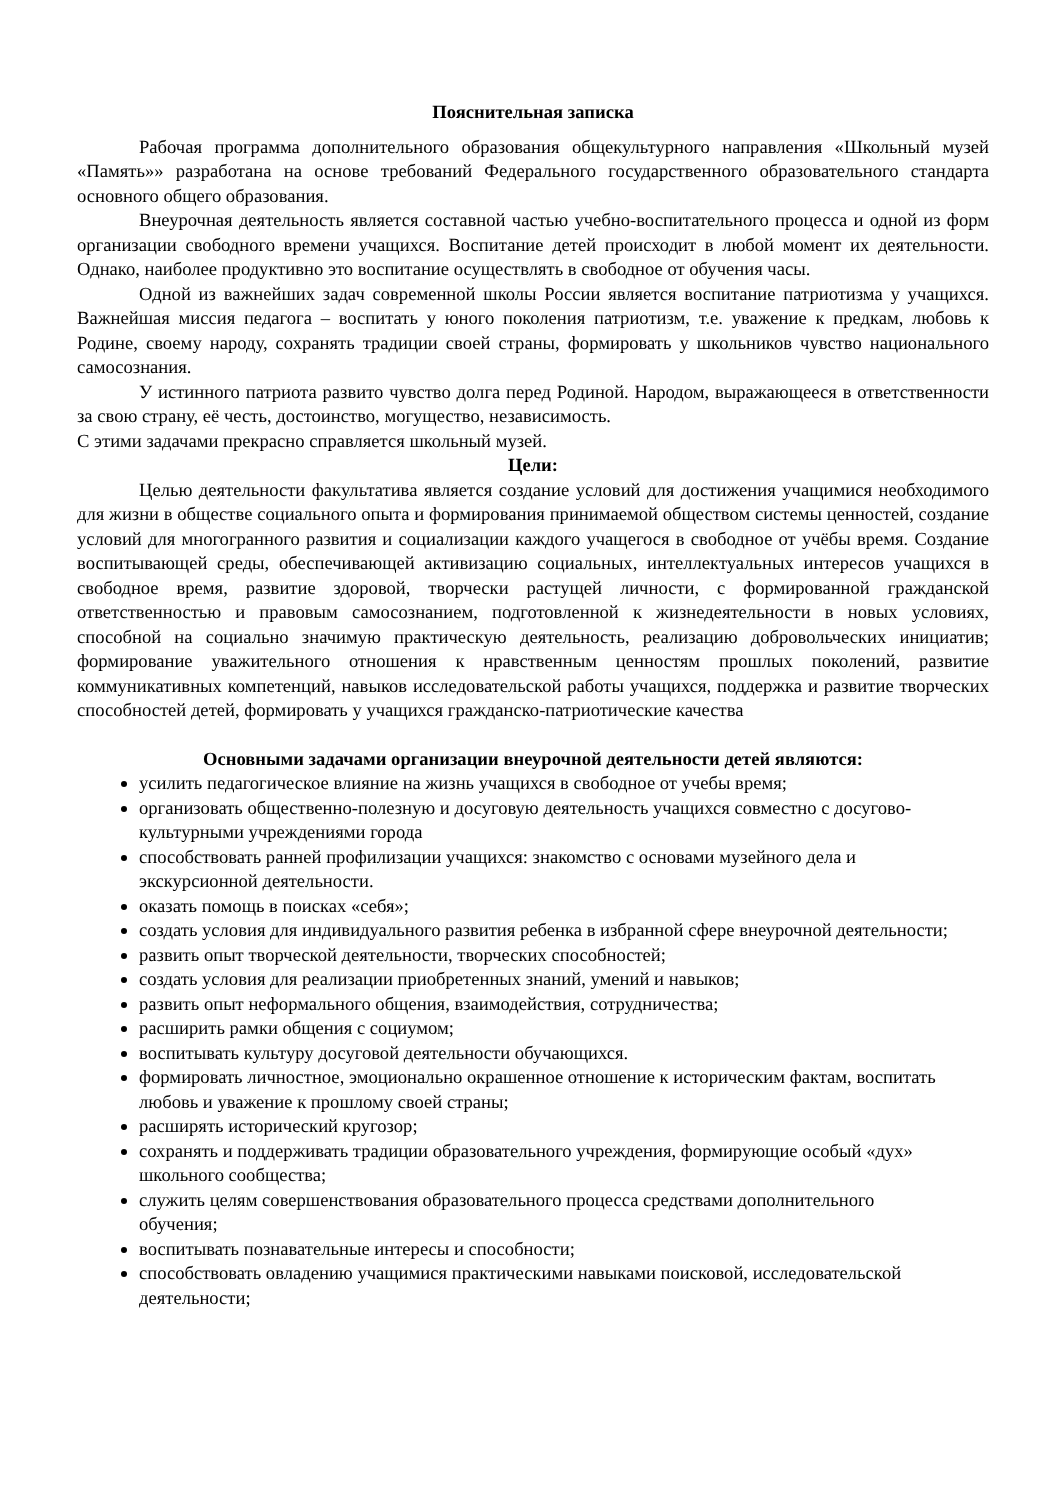Пояснительная записка
Рабочая программа дополнительного образования общекультурного направления «Школьный музей «Память»» разработана на основе требований Федерального государственного образовательного стандарта основного общего образования.
Внеурочная деятельность является составной частью учебно-воспитательного процесса и одной из форм организации свободного времени учащихся. Воспитание детей происходит в любой момент их деятельности. Однако, наиболее продуктивно это воспитание осуществлять в свободное от обучения часы.
Одной из важнейших задач современной школы России является воспитание патриотизма у учащихся. Важнейшая миссия педагога – воспитать у юного поколения патриотизм, т.е. уважение к предкам, любовь к Родине, своему народу, сохранять традиции своей страны, формировать у школьников чувство национального самосознания.
У истинного патриота развито чувство долга перед Родиной. Народом, выражающееся в ответственности за свою страну, её честь, достоинство, могущество, независимость.
С этими задачами прекрасно справляется школьный музей.
Цели:
Целью деятельности факультатива является создание условий для достижения учащимися необходимого для жизни в обществе социального опыта и формирования принимаемой обществом системы ценностей, создание условий для многогранного развития и социализации каждого учащегося в свободное от учёбы время. Создание воспитывающей среды, обеспечивающей активизацию социальных, интеллектуальных интересов учащихся в свободное время, развитие здоровой, творчески растущей личности, с формированной гражданской ответственностью и правовым самосознанием, подготовленной к жизнедеятельности в новых условиях, способной на социально значимую практическую деятельность, реализацию добровольческих инициатив; формирование уважительного отношения к нравственным ценностям прошлых поколений, развитие коммуникативных компетенций, навыков исследовательской работы учащихся, поддержка и развитие творческих способностей детей, формировать у учащихся гражданско-патриотические качества
Основными задачами организации внеурочной деятельности детей являются:
усилить педагогическое влияние на жизнь учащихся в свободное от учебы время;
организовать общественно-полезную и досуговую деятельность учащихся совместно с досугово-культурными учреждениями города
способствовать ранней профилизации учащихся: знакомство с основами музейного дела и экскурсионной деятельности.
оказать помощь в поисках «себя»;
создать условия для индивидуального развития ребенка в избранной сфере внеурочной деятельности;
развить опыт творческой деятельности, творческих способностей;
создать условия для реализации приобретенных знаний, умений и навыков;
развить опыт неформального общения, взаимодействия, сотрудничества;
расширить рамки общения с социумом;
воспитывать культуру досуговой деятельности обучающихся.
формировать личностное, эмоционально окрашенное отношение к историческим фактам, воспитать любовь и уважение к прошлому своей страны;
расширять исторический кругозор;
сохранять и поддерживать традиции образовательного учреждения, формирующие особый «дух» школьного сообщества;
служить целям совершенствования образовательного процесса средствами дополнительного обучения;
воспитывать познавательные интересы и способности;
способствовать овладению учащимися практическими навыками поисковой, исследовательской деятельности;